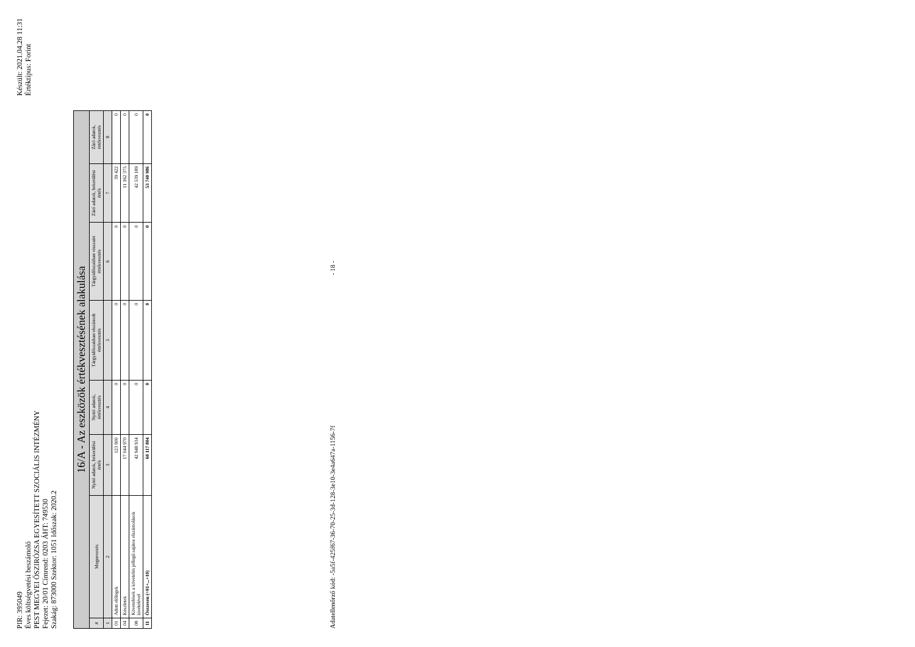PIR: 395049
Éves költségvetési beszámoló
PEST MEGYEI ŐSZIRÓZSA EGYESÍTETT SZOCIÁLIS INTÉZMÉNY
Fejezet: 20/01 Címrend: 0203 ÁHT: 749530
Szakág: 873000 Szektor: 1051 Időszak: 2020.2
Készült: 2021.04.28 11:31
Értéktípus: Forint
| 16/A - Az eszközök értékvesztésének alakulása | | | | | | | |
| --- | --- | --- | --- | --- | --- | --- | --- |
| # | Megnevezés | Nyitó adatok, bekerülési érték | Nyitó adatok, értékvesztés | Tárgyidőszakban elszámolt értékvesztés | Tárgyidőszakban visszaírt értékvesztés | Záró adatok, bekerülési érték | Záró adatok, értékvesztés |
| 1 | 2 | 3 | 4 | 5 | 6 | 7 | 8 |
| 01 | Adott előlegek | 123 900 | 0 | 0 | 0 | 39 422 | 0 |
| 04 | Készletek | 17 044 970 | 0 | 0 | 0 | 11 162 375 | 0 |
| 08 | Követelések a követelés jellegű sajátos elszámolások kivételével | 42 948 934 | 0 | 0 | 0 | 42 539 189 | 0 |
| 11 | Összesen (=01+...+10) | 60 117 804 | 0 | 0 | 0 | 53 740 986 | 0 |
Adatellenőrző kód: -5a5f-425f67-36-70-25-3d-128-3e10-3e4a647a-1156-7f - 18 -